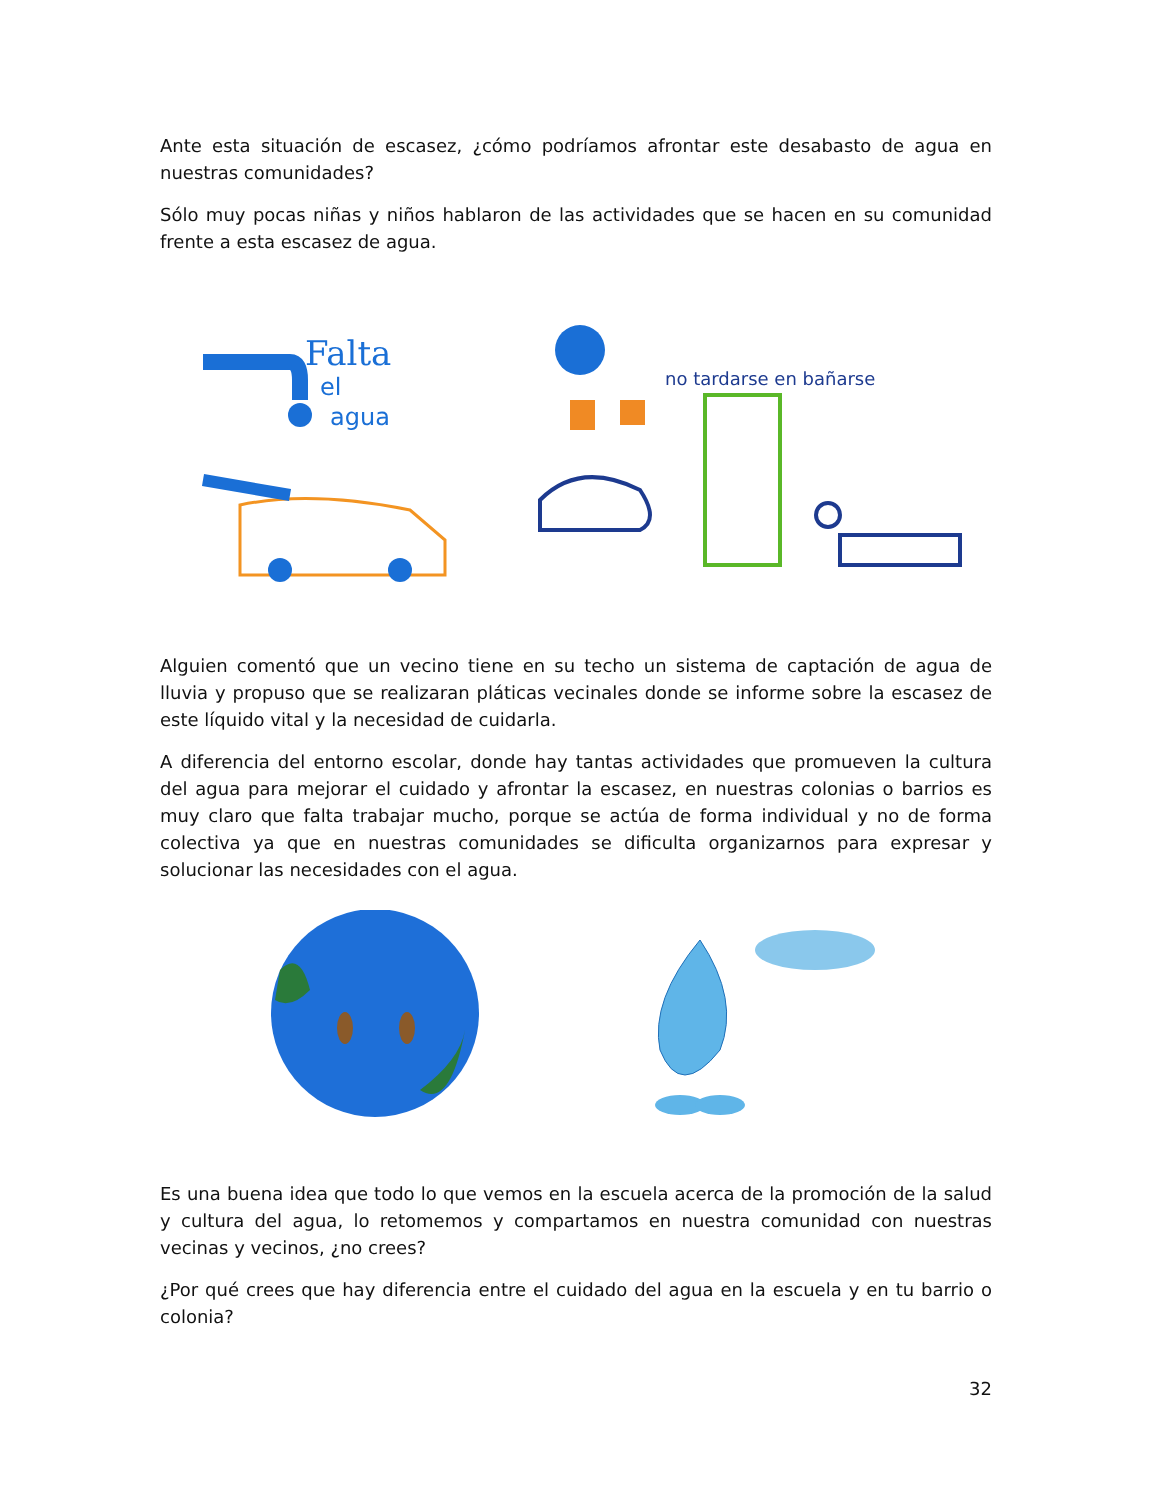Ante esta situación de escasez, ¿cómo podríamos afrontar este desabasto de agua en nuestras comunidades?
Sólo muy pocas niñas y niños hablaron de las actividades que se hacen en su comunidad frente a esta escasez de agua.
Falta
el
agua
no tardarse en bañarse
Alguien comentó que un vecino tiene en su techo un sistema de captación de agua de lluvia y propuso que se realizaran pláticas vecinales donde se informe sobre la escasez de este líquido vital y la necesidad de cuidarla.
A diferencia del entorno escolar, donde hay tantas actividades que promueven la cultura del agua para mejorar el cuidado y afrontar la escasez, en nuestras colonias o barrios es muy claro que falta trabajar mucho, porque se actúa de forma individual y no de forma colectiva ya que en nuestras comunidades se dificulta organizarnos para expresar y solucionar las necesidades con el agua.
Es una buena idea que todo lo que vemos en la escuela acerca de la promoción de la salud y cultura del agua, lo retomemos y compartamos en nuestra comunidad con nuestras vecinas y vecinos, ¿no crees?
¿Por qué crees que hay diferencia entre el cuidado del agua en la escuela y en tu barrio o colonia?
32